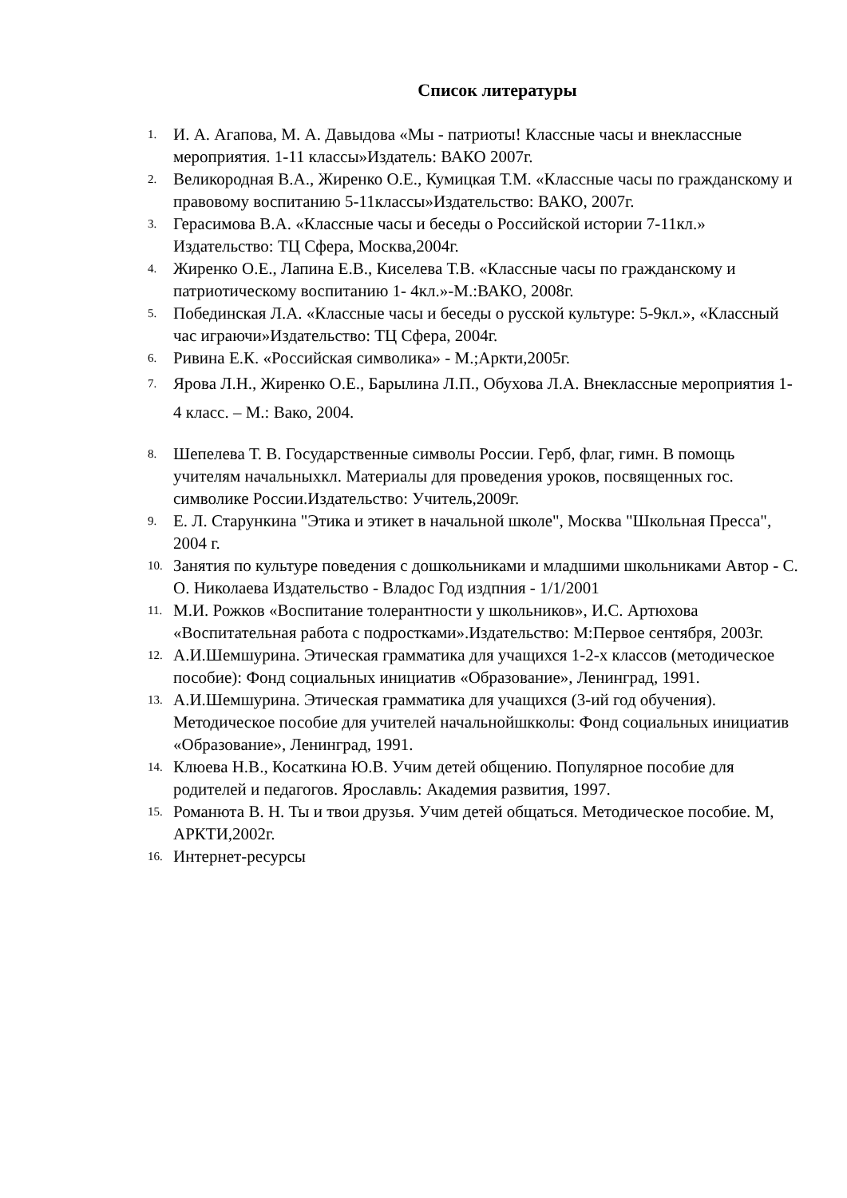Список литературы
1. И. А. Агапова, М. А. Давыдова «Мы - патриоты! Классные часы и внеклассные мероприятия. 1-11 классы»Издатель: ВАКО 2007г.
2. Великородная В.А., Жиренко О.Е., Кумицкая Т.М. «Классные часы по гражданскому и правовому воспитанию 5-11классы»Издательство: ВАКО, 2007г.
3. Герасимова В.А. «Классные часы и беседы о Российской истории 7-11кл.» Издательство: ТЦ Сфера, Москва,2004г.
4. Жиренко О.Е., Лапина Е.В., Киселева Т.В. «Классные часы по гражданскому и патриотическому воспитанию 1- 4кл.»-М.:ВАКО, 2008г.
5. Побединская Л.А. «Классные часы и беседы о русской культуре: 5-9кл.», «Классный час играючи»Издательство: ТЦ Сфера, 2004г.
6. Ривина Е.К. «Российская символика» - М.;Аркти,2005г.
7. Ярова Л.Н., Жиренко О.Е., Барылина Л.П., Обухова Л.А. Внеклассные мероприятия 1-4 класс. – М.: Вако, 2004.
8. Шепелева Т. В. Государственные символы России. Герб, флаг, гимн. В помощь учителям начальныхкл. Материалы для проведения уроков, посвященных гос. символике России.Издательство: Учитель,2009г.
9. Е. Л. Старункина "Этика и этикет в начальной школе", Москва "Школьная Пресса", 2004 г.
10. Занятия по культуре поведения с дошкольниками и младшими школьниками Автор - С. О. Николаева Издательство - Владос Год издпния - 1/1/2001
11. М.И. Рожков «Воспитание толерантности у школьников», И.С. Артюхова «Воспитательная работа с подростками».Издательство: М:Первое сентября, 2003г.
12. А.И.Шемшурина. Этическая грамматика для учащихся 1-2-х классов (методическое пособие): Фонд социальных инициатив «Образование», Ленинград, 1991.
13. А.И.Шемшурина. Этическая грамматика для учащихся (3-ий год обучения). Методическое пособие для учителей начальнойшкколы: Фонд социальных инициатив «Образование», Ленинград, 1991.
14. Клюева Н.В., Косаткина Ю.В. Учим детей общению. Популярное пособие для родителей и педагогов. Ярославль: Академия развития, 1997.
15. Романюта В. Н. Ты и твои друзья. Учим детей общаться. Методическое пособие. М, АРКТИ,2002г.
16. Интернет-ресурсы